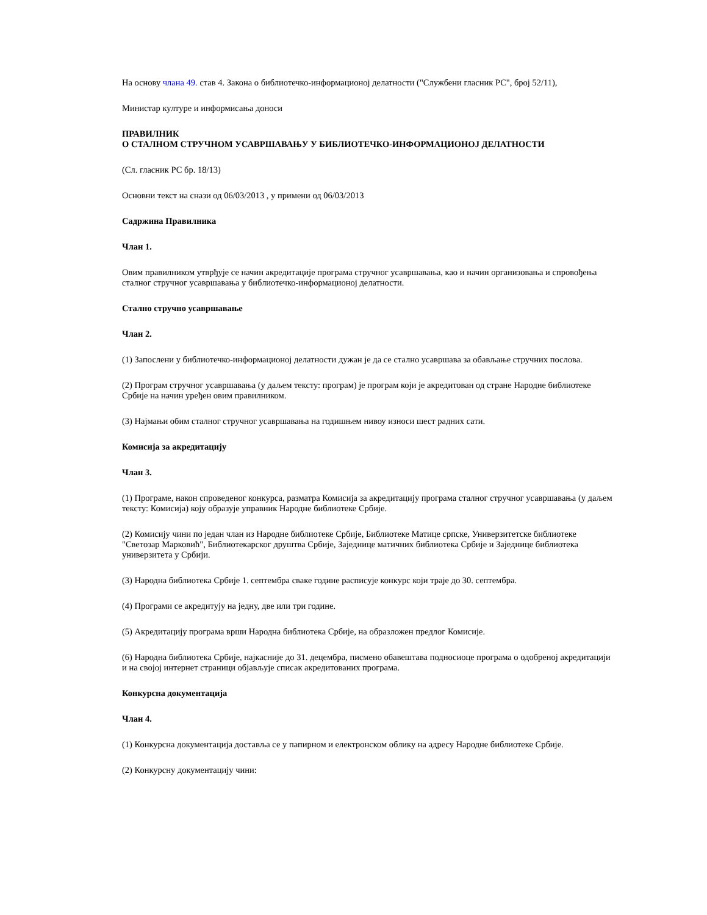На основу члана 49. став 4. Закона о библиотечко-информационој делатности ("Службени гласник РС", број 52/11),
Министар културе и информисања доноси
ПРАВИЛНИК
О СТАЛНОМ СТРУЧНОМ УСАВРШАВАЊУ У БИБЛИОТЕЧКО-ИНФОРМАЦИОНОЈ ДЕЛАТНОСТИ
(Сл. гласник РС бр. 18/13)
Основни текст на снази од 06/03/2013 , у примени од 06/03/2013
Садржина Правилника
Члан 1.
Овим правилником утврђује се начин акредитације програма стручног усавршавања, као и начин организовања и спровођења сталног стручног усавршавања у библиотечко-информационој делатности.
Стално стручно усавршавање
Члан 2.
(1) Запослени у библиотечко-информационој делатности дужан је да се стално усавршава за обављање стручних послова.
(2) Програм стручног усавршавања (у даљем тексту: програм) је програм који је акредитован од стране Народне библиотеке Србије на начин уређен овим правилником.
(3) Најмањи обим сталног стручног усавршавања на годишњем нивоу износи шест радних сати.
Комисија за акредитацију
Члан 3.
(1) Програме, након спроведеног конкурса, разматра Комисија за акредитацију програма сталног стручног усавршавања (у даљем тексту: Комисија) коју образује управник Народне библиотеке Србије.
(2) Комисију чини по један члан из Народне библиотеке Србије, Библиотеке Матице српске, Универзитетске библиотеке "Светозар Марковић", Библиотекарског друштва Србије, Заједнице матичних библиотека Србије и Заједнице библиотека универзитета у Србији.
(3) Народна библиотека Србије 1. септембра сваке године расписује конкурс који траје до 30. септембра.
(4) Програми се акредитују на једну, две или три године.
(5) Акредитацију програма врши Народна библиотека Србије, на образложен предлог Комисије.
(6) Народна библиотека Србије, најкасније до 31. децембра, писмено обавештава подносиоце програма о одобреној акредитацији и на својој интернет страници објављује списак акредитованих програма.
Конкурсна документација
Члан 4.
(1) Конкурсна документација доставља се у папирном и електронском облику на адресу Народне библиотеке Србије.
(2) Конкурсну документацију чини: